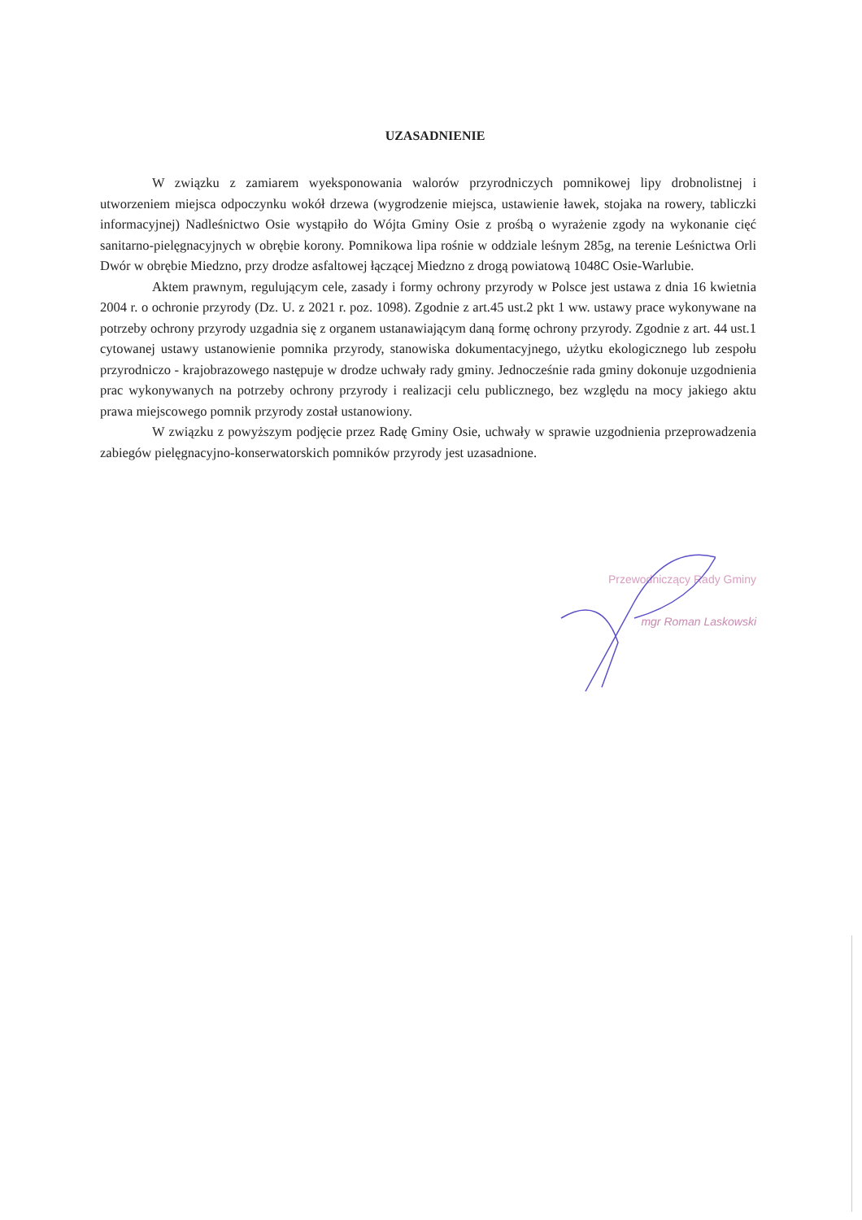UZASADNIENIE
W związku z zamiarem wyeksponowania walorów przyrodniczych pomnikowej lipy drobnolistnej i utworzeniem miejsca odpoczynku wokół drzewa (wygrodzenie miejsca, ustawienie ławek, stojaka na rowery, tabliczki informacyjnej) Nadleśnictwo Osie wystąpiło do Wójta Gminy Osie z prośbą o wyrażenie zgody na wykonanie cięć sanitarno-pielęgnacyjnych w obrębie korony. Pomnikowa lipa rośnie w oddziale leśnym 285g, na terenie Leśnictwa Orli Dwór w obrębie Miedzno, przy drodze asfaltowej łączącej Miedzno z drogą powiatową 1048C Osie-Warlubie.
Aktem prawnym, regulującym cele, zasady i formy ochrony przyrody w Polsce jest ustawa z dnia 16 kwietnia 2004 r. o ochronie przyrody (Dz. U. z 2021 r. poz. 1098). Zgodnie z art.45 ust.2 pkt 1 ww. ustawy prace wykonywane na potrzeby ochrony przyrody uzgadnia się z organem ustanawiającym daną formę ochrony przyrody. Zgodnie z art. 44 ust.1 cytowanej ustawy ustanowienie pomnika przyrody, stanowiska dokumentacyjnego, użytku ekologicznego lub zespołu przyrodniczo - krajobrazowego następuje w drodze uchwały rady gminy. Jednocześnie rada gminy dokonuje uzgodnienia prac wykonywanych na potrzeby ochrony przyrody i realizacji celu publicznego, bez względu na mocy jakiego aktu prawa miejscowego pomnik przyrody został ustanowiony.
W związku z powyższym podjęcie przez Radę Gminy Osie, uchwały w sprawie uzgodnienia przeprowadzenia zabiegów pielęgnacyjno-konserwatorskich pomników przyrody jest uzasadnione.
Przewodniczący Rady Gminy
mgr Roman Laskowski